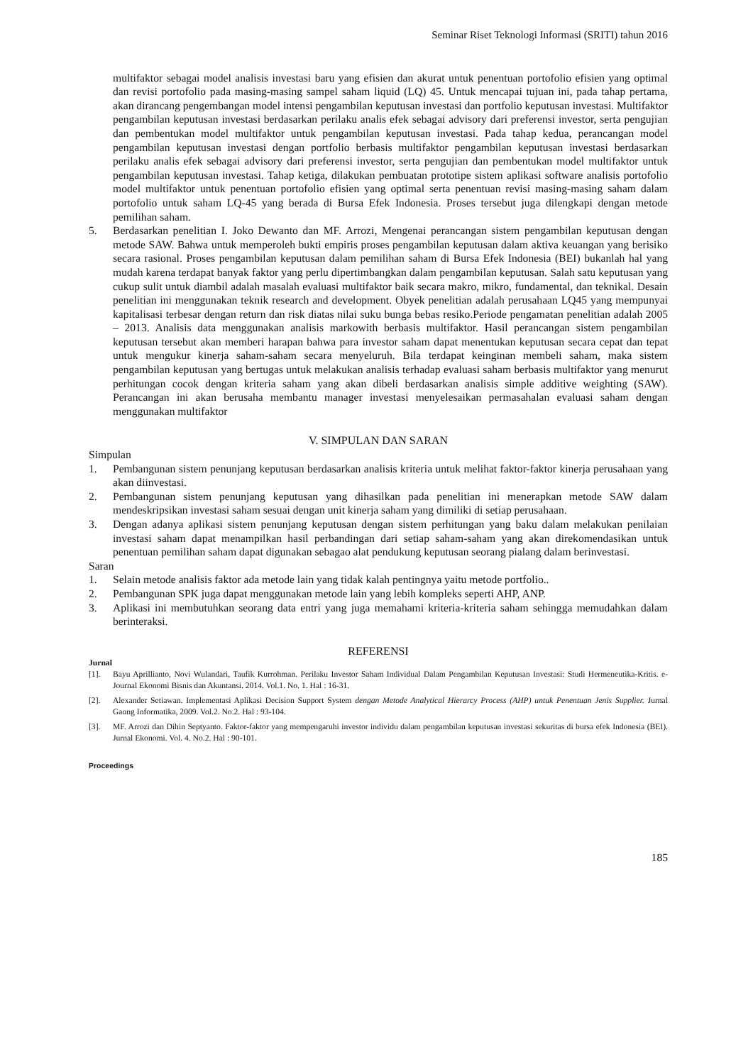Seminar Riset Teknologi Informasi (SRITI) tahun 2016
multifaktor sebagai model analisis investasi baru yang efisien dan akurat untuk penentuan portofolio efisien yang optimal dan revisi portofolio pada masing-masing sampel saham liquid (LQ) 45. Untuk mencapai tujuan ini, pada tahap pertama, akan dirancang pengembangan model intensi pengambilan keputusan investasi dan portfolio keputusan investasi. Multifaktor pengambilan keputusan investasi berdasarkan perilaku analis efek sebagai advisory dari preferensi investor, serta pengujian dan pembentukan model multifaktor untuk pengambilan keputusan investasi. Pada tahap kedua, perancangan model pengambilan keputusan investasi dengan portfolio berbasis multifaktor pengambilan keputusan investasi berdasarkan perilaku analis efek sebagai advisory dari preferensi investor, serta pengujian dan pembentukan model multifaktor untuk pengambilan keputusan investasi. Tahap ketiga, dilakukan pembuatan prototipe sistem aplikasi software analisis portofolio model multifaktor untuk penentuan portofolio efisien yang optimal serta penentuan revisi masing-masing saham dalam portofolio untuk saham LQ-45 yang berada di Bursa Efek Indonesia. Proses tersebut juga dilengkapi dengan metode pemilihan saham.
5. Berdasarkan penelitian I. Joko Dewanto dan MF. Arrozi, Mengenai perancangan sistem pengambilan keputusan dengan metode SAW. Bahwa untuk memperoleh bukti empiris proses pengambilan keputusan dalam aktiva keuangan yang berisiko secara rasional. Proses pengambilan keputusan dalam pemilihan saham di Bursa Efek Indonesia (BEI) bukanlah hal yang mudah karena terdapat banyak faktor yang perlu dipertimbangkan dalam pengambilan keputusan. Salah satu keputusan yang cukup sulit untuk diambil adalah masalah evaluasi multifaktor baik secara makro, mikro, fundamental, dan teknikal. Desain penelitian ini menggunakan teknik research and development. Obyek penelitian adalah perusahaan LQ45 yang mempunyai kapitalisasi terbesar dengan return dan risk diatas nilai suku bunga bebas resiko.Periode pengamatan penelitian adalah 2005 – 2013. Analisis data menggunakan analisis markowith berbasis multifaktor. Hasil perancangan sistem pengambilan keputusan tersebut akan memberi harapan bahwa para investor saham dapat menentukan keputusan secara cepat dan tepat untuk mengukur kinerja saham-saham secara menyeluruh. Bila terdapat keinginan membeli saham, maka sistem pengambilan keputusan yang bertugas untuk melakukan analisis terhadap evaluasi saham berbasis multifaktor yang menurut perhitungan cocok dengan kriteria saham yang akan dibeli berdasarkan analisis simple additive weighting (SAW). Perancangan ini akan berusaha membantu manager investasi menyelesaikan permasahalan evaluasi saham dengan menggunakan multifaktor
V. SIMPULAN DAN SARAN
Simpulan
1. Pembangunan sistem penunjang keputusan berdasarkan analisis kriteria untuk melihat faktor-faktor kinerja perusahaan yang akan diinvestasi.
2. Pembangunan sistem penunjang keputusan yang dihasilkan pada penelitian ini menerapkan metode SAW dalam mendeskripsikan investasi saham sesuai dengan unit kinerja saham yang dimiliki di setiap perusahaan.
3. Dengan adanya aplikasi sistem penunjang keputusan dengan sistem perhitungan yang baku dalam melakukan penilaian investasi saham dapat menampilkan hasil perbandingan dari setiap saham-saham yang akan direkomendasikan untuk penentuan pemilihan saham dapat digunakan sebagao alat pendukung keputusan seorang pialang dalam berinvestasi.
Saran
1. Selain metode analisis faktor ada metode lain yang tidak kalah pentingnya yaitu metode portfolio..
2. Pembangunan SPK juga dapat menggunakan metode lain yang lebih kompleks seperti AHP, ANP.
3. Aplikasi ini membutuhkan seorang data entri yang juga memahami kriteria-kriteria saham sehingga memudahkan dalam berinteraksi.
REFERENSI
Jurnal
[1]. Bayu Aprillianto, Novi Wulandari, Taufik Kurrohman. Perilaku Investor Saham Individual Dalam Pengambilan Keputusan Investasi: Studi Hermeneutika-Kritis. e-Journal Ekonomi Bisnis dan Akuntansi. 2014. Vol.1. No. 1. Hal : 16-31.
[2]. Alexander Setiawan. Implementasi Aplikasi Decision Support System dengan Metode Analytical Hierarcy Process (AHP) untuk Penentuan Jenis Supplier. Jurnal Gaung Informatika, 2009. Vol.2. No.2. Hal : 93-104.
[3]. MF. Arrozi dan Dihin Septyanto. Faktor-faktor yang mempengaruhi investor individu dalam pengambilan keputusan investasi sekuritas di bursa efek Indonesia (BEI). Jurnal Ekonomi. Vol. 4. No.2. Hal : 90-101.
Proceedings
185